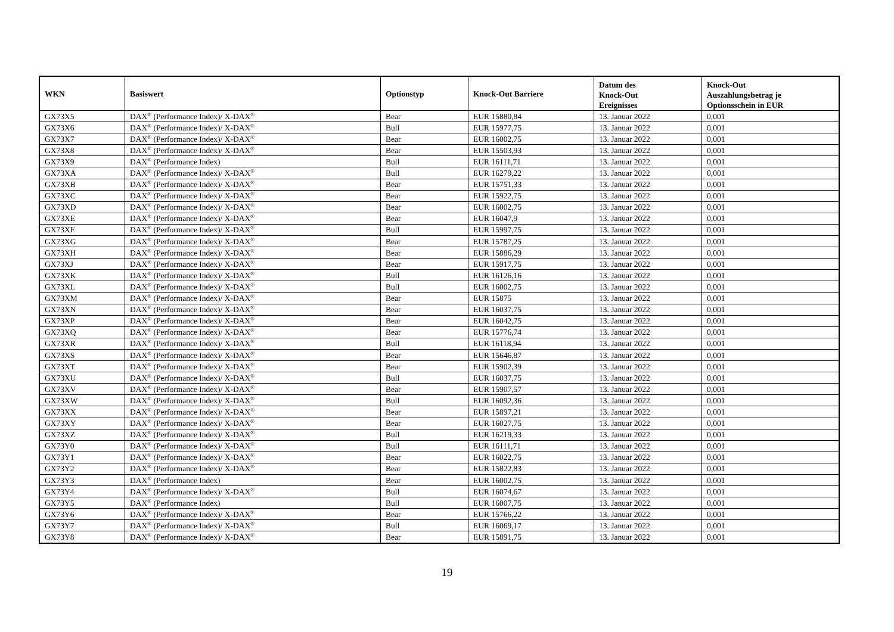| WKN | Basiswert | Optionstyp | Knock-Out Barriere | Datum des Knock-Out Ereignisses | Knock-Out Auszahlungsbetrag je Optionsschein in EUR |
| --- | --- | --- | --- | --- | --- |
| GX73X5 | DAX<sup>®</sup> (Performance Index)/ X-DAX<sup>®</sup> | Bear | EUR 15880,84 | 13. Januar 2022 | 0,001 |
| GX73X6 | DAX<sup>®</sup> (Performance Index)/ X-DAX<sup>®</sup> | Bull | EUR 15977,75 | 13. Januar 2022 | 0,001 |
| GX73X7 | DAX<sup>®</sup> (Performance Index)/ X-DAX<sup>®</sup> | Bear | EUR 16002,75 | 13. Januar 2022 | 0,001 |
| GX73X8 | DAX<sup>®</sup> (Performance Index)/ X-DAX<sup>®</sup> | Bear | EUR 15503,93 | 13. Januar 2022 | 0,001 |
| GX73X9 | DAX<sup>®</sup> (Performance Index) | Bull | EUR 16111,71 | 13. Januar 2022 | 0,001 |
| GX73XA | DAX<sup>®</sup> (Performance Index)/ X-DAX<sup>®</sup> | Bull | EUR 16279,22 | 13. Januar 2022 | 0,001 |
| GX73XB | DAX<sup>®</sup> (Performance Index)/ X-DAX<sup>®</sup> | Bear | EUR 15751,33 | 13. Januar 2022 | 0,001 |
| GX73XC | DAX<sup>®</sup> (Performance Index)/ X-DAX<sup>®</sup> | Bear | EUR 15922,75 | 13. Januar 2022 | 0,001 |
| GX73XD | DAX<sup>®</sup> (Performance Index)/ X-DAX<sup>®</sup> | Bear | EUR 16002,75 | 13. Januar 2022 | 0,001 |
| GX73XE | DAX<sup>®</sup> (Performance Index)/ X-DAX<sup>®</sup> | Bear | EUR 16047,9 | 13. Januar 2022 | 0,001 |
| GX73XF | DAX<sup>®</sup> (Performance Index)/ X-DAX<sup>®</sup> | Bull | EUR 15997,75 | 13. Januar 2022 | 0,001 |
| GX73XG | DAX<sup>®</sup> (Performance Index)/ X-DAX<sup>®</sup> | Bear | EUR 15787,25 | 13. Januar 2022 | 0,001 |
| GX73XH | DAX<sup>®</sup> (Performance Index)/ X-DAX<sup>®</sup> | Bear | EUR 15886,29 | 13. Januar 2022 | 0,001 |
| GX73XJ | DAX<sup>®</sup> (Performance Index)/ X-DAX<sup>®</sup> | Bear | EUR 15917,75 | 13. Januar 2022 | 0,001 |
| GX73XK | DAX<sup>®</sup> (Performance Index)/ X-DAX<sup>®</sup> | Bull | EUR 16126,16 | 13. Januar 2022 | 0,001 |
| GX73XL | DAX<sup>®</sup> (Performance Index)/ X-DAX<sup>®</sup> | Bull | EUR 16002,75 | 13. Januar 2022 | 0,001 |
| GX73XM | DAX<sup>®</sup> (Performance Index)/ X-DAX<sup>®</sup> | Bear | EUR 15875 | 13. Januar 2022 | 0,001 |
| GX73XN | DAX<sup>®</sup> (Performance Index)/ X-DAX<sup>®</sup> | Bear | EUR 16037,75 | 13. Januar 2022 | 0,001 |
| GX73XP | DAX<sup>®</sup> (Performance Index)/ X-DAX<sup>®</sup> | Bear | EUR 16042,75 | 13. Januar 2022 | 0,001 |
| GX73XQ | DAX<sup>®</sup> (Performance Index)/ X-DAX<sup>®</sup> | Bear | EUR 15776,74 | 13. Januar 2022 | 0,001 |
| GX73XR | DAX<sup>®</sup> (Performance Index)/ X-DAX<sup>®</sup> | Bull | EUR 16118,94 | 13. Januar 2022 | 0,001 |
| GX73XS | DAX<sup>®</sup> (Performance Index)/ X-DAX<sup>®</sup> | Bear | EUR 15646,87 | 13. Januar 2022 | 0,001 |
| GX73XT | DAX<sup>®</sup> (Performance Index)/ X-DAX<sup>®</sup> | Bear | EUR 15902,39 | 13. Januar 2022 | 0,001 |
| GX73XU | DAX<sup>®</sup> (Performance Index)/ X-DAX<sup>®</sup> | Bull | EUR 16037,75 | 13. Januar 2022 | 0,001 |
| GX73XV | DAX<sup>®</sup> (Performance Index)/ X-DAX<sup>®</sup> | Bear | EUR 15907,57 | 13. Januar 2022 | 0,001 |
| GX73XW | DAX<sup>®</sup> (Performance Index)/ X-DAX<sup>®</sup> | Bull | EUR 16092,36 | 13. Januar 2022 | 0,001 |
| GX73XX | DAX<sup>®</sup> (Performance Index)/ X-DAX<sup>®</sup> | Bear | EUR 15897,21 | 13. Januar 2022 | 0,001 |
| GX73XY | DAX<sup>®</sup> (Performance Index)/ X-DAX<sup>®</sup> | Bear | EUR 16027,75 | 13. Januar 2022 | 0,001 |
| GX73XZ | DAX<sup>®</sup> (Performance Index)/ X-DAX<sup>®</sup> | Bull | EUR 16219,33 | 13. Januar 2022 | 0,001 |
| GX73Y0 | DAX<sup>®</sup> (Performance Index)/ X-DAX<sup>®</sup> | Bull | EUR 16111,71 | 13. Januar 2022 | 0,001 |
| GX73Y1 | DAX<sup>®</sup> (Performance Index)/ X-DAX<sup>®</sup> | Bear | EUR 16022,75 | 13. Januar 2022 | 0,001 |
| GX73Y2 | DAX<sup>®</sup> (Performance Index)/ X-DAX<sup>®</sup> | Bear | EUR 15822,83 | 13. Januar 2022 | 0,001 |
| GX73Y3 | DAX<sup>®</sup> (Performance Index) | Bear | EUR 16002,75 | 13. Januar 2022 | 0,001 |
| GX73Y4 | DAX<sup>®</sup> (Performance Index)/ X-DAX<sup>®</sup> | Bull | EUR 16074,67 | 13. Januar 2022 | 0,001 |
| GX73Y5 | DAX<sup>®</sup> (Performance Index) | Bull | EUR 16007,75 | 13. Januar 2022 | 0,001 |
| GX73Y6 | DAX<sup>®</sup> (Performance Index)/ X-DAX<sup>®</sup> | Bear | EUR 15766,22 | 13. Januar 2022 | 0,001 |
| GX73Y7 | DAX<sup>®</sup> (Performance Index)/ X-DAX<sup>®</sup> | Bull | EUR 16069,17 | 13. Januar 2022 | 0,001 |
| GX73Y8 | DAX<sup>®</sup> (Performance Index)/ X-DAX<sup>®</sup> | Bear | EUR 15891,75 | 13. Januar 2022 | 0,001 |
19